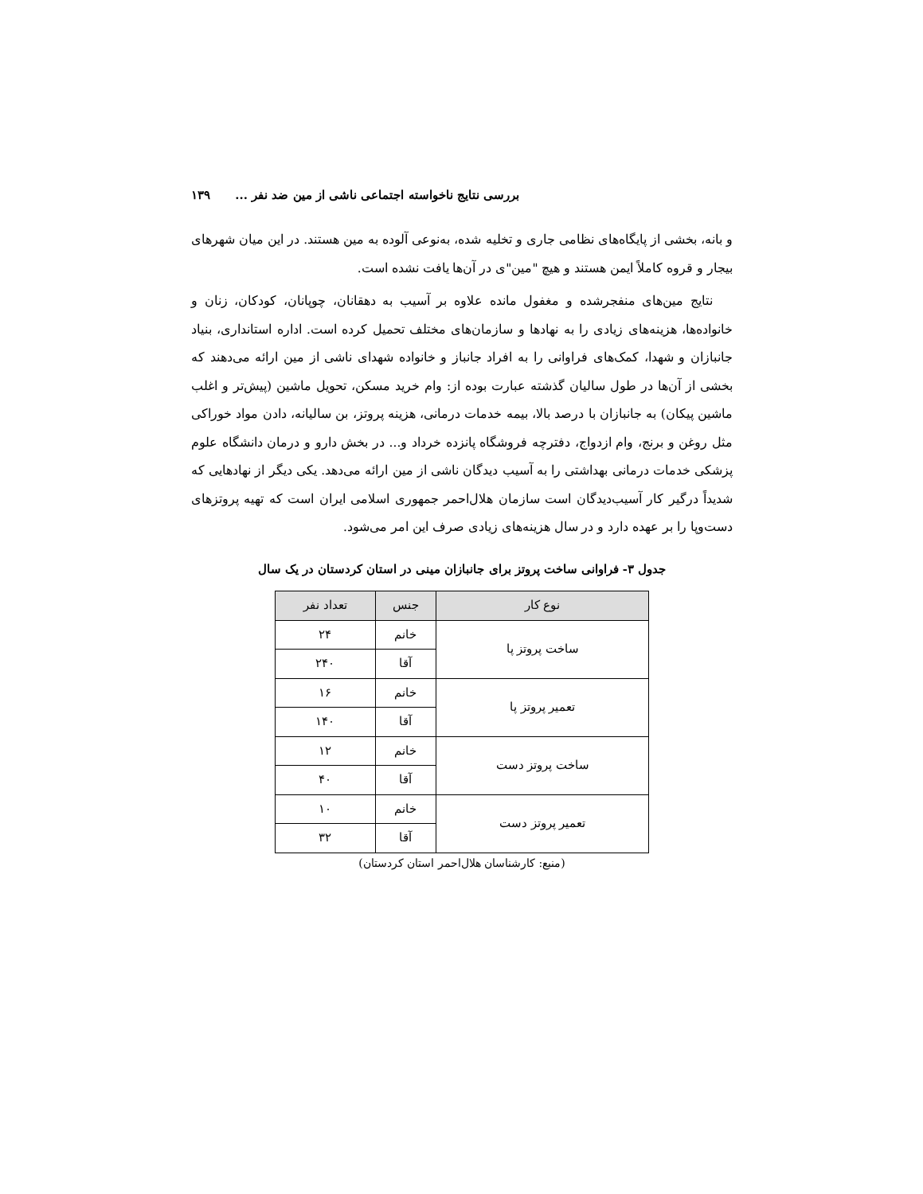بررسی نتایج ناخواسته اجتماعی ناشی از مین ضد نفر ... ۱۳۹
و بانه، بخشی از پایگاه‌های نظامی جاری و تخلیه شده، به‌نوعی آلوده به مین هستند. در این میان شهرهای بیجار و قروه کاملاً ایمن هستند و هیچ "مین"ی در آن‌ها یافت نشده است.
نتایج مین‌های منفجرشده و مغفول مانده علاوه بر آسیب به دهقانان، چوپانان، کودکان، زنان و خانواده‌ها، هزینه‌های زیادی را به نهادها و سازمان‌های مختلف تحمیل کرده است. اداره استانداری، بنیاد جانبازان و شهدا، کمک‌های فراوانی را به افراد جانباز و خانواده شهدای ناشی از مین ارائه می‌دهند که بخشی از آن‌ها در طول سالیان گذشته عبارت بوده از: وام خرید مسکن، تحویل ماشین (پیش‌تر و اغلب ماشین پیکان) به جانبازان با درصد بالا، بیمه خدمات درمانی، هزینه پروتز، بن سالیانه، دادن مواد خوراکی مثل روغن و برنج، وام ازدواج، دفترچه فروشگاه پانزده خرداد و... در بخش دارو و درمان دانشگاه علوم پزشکی خدمات درمانی بهداشتی را به آسیب دیدگان ناشی از مین ارائه می‌دهد. یکی دیگر از نهادهایی که شدیداً درگیر کار آسیب‌دیدگان است سازمان هلال‌احمر جمهوری اسلامی ایران است که تهیه پروتزهای دست‌وپا را بر عهده دارد و در سال هزینه‌های زیادی صرف این امر می‌شود.
جدول ۳- فراوانی ساخت پروتز برای جانبازان مینی در استان کردستان در یک سال
| نوع کار | جنس | تعداد نفر |
| --- | --- | --- |
| ساخت پروتز پا | خانم | ۲۴ |
| | آقا | ۲۴۰ |
| تعمیر پروتز پا | خانم | ۱۶ |
| | آقا | ۱۴۰ |
| ساخت پروتز دست | خانم | ۱۲ |
| | آقا | ۴۰ |
| تعمیر پروتز دست | خانم | ۱۰ |
| | آقا | ۳۲ |
(منبع: کارشناسان هلال‌احمر استان کردستان)